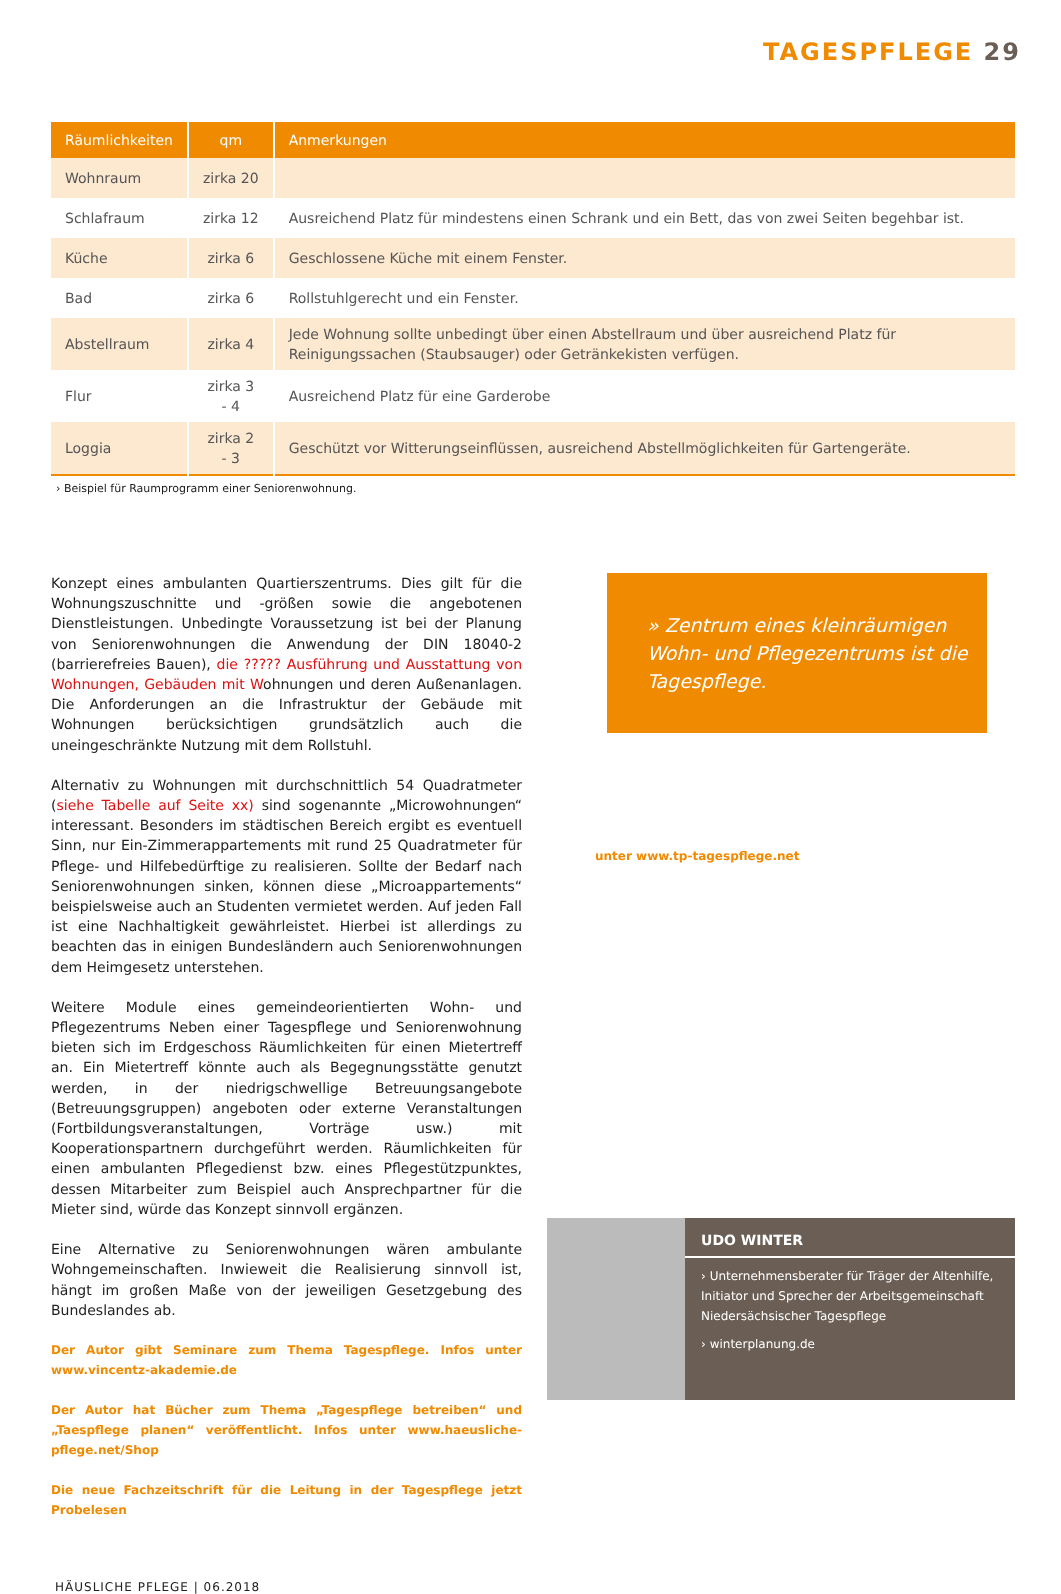TAGESPFLEGE 29
| Räumlichkeiten | qm | Anmerkungen |
| --- | --- | --- |
| Wohnraum | zirka 20 | |
| Schlafraum | zirka 12 | Ausreichend Platz für mindestens einen Schrank und ein Bett, das von zwei Seiten begehbar ist. |
| Küche | zirka 6 | Geschlossene Küche mit einem Fenster. |
| Bad | zirka 6 | Rollstuhlgerecht und ein Fenster. |
| Abstellraum | zirka 4 | Jede Wohnung sollte unbedingt über einen Abstellraum und über ausreichend Platz für Reinigungssachen (Staubsauger) oder Getränkekisten verfügen. |
| Flur | zirka 3 - 4 | Ausreichend Platz für eine Garderobe |
| Loggia | zirka 2 - 3 | Geschützt vor Witterungseinflüssen, ausreichend Abstellmöglichkeiten für Gartengeräte. |
› Beispiel für Raumprogramm einer Seniorenwohnung.
Konzept eines ambulanten Quartierszentrums. Dies gilt für die Wohnungszuschnitte und -größen sowie die angebotenen Dienstleistungen. Unbedingte Voraussetzung ist bei der Planung von Seniorenwohnungen die Anwendung der DIN 18040-2 (barrierefreies Bauen), die ????? Ausführung und Ausstattung von Wohnungen, Gebäuden mit Wohnungen und deren Außenanlagen. Die Anforderungen an die Infrastruktur der Gebäude mit Wohnungen berücksichtigen grundsätzlich auch die uneingeschränkte Nutzung mit dem Rollstuhl.
Alternativ zu Wohnungen mit durchschnittlich 54 Quadratmeter (siehe Tabelle auf Seite xx) sind sogenannte „Microwohnungen“ interessant. Besonders im städtischen Bereich ergibt es eventuell Sinn, nur Ein-Zimmerappartements mit rund 25 Quadratmeter für Pflege- und Hilfebedürftige zu realisieren. Sollte der Bedarf nach Seniorenwohnungen sinken, können diese „Microappartements“ beispielsweise auch an Studenten vermietet werden. Auf jeden Fall ist eine Nachhaltigkeit gewährleistet. Hierbei ist allerdings zu beachten das in einigen Bundesländern auch Seniorenwohnungen dem Heimgesetz unterstehen.
Weitere Module eines gemeindeorientierten Wohn- und Pflegezentrums Neben einer Tagespflege und Seniorenwohnung bieten sich im Erdgeschoss Räumlichkeiten für einen Mietertreff an. Ein Mietertreff könnte auch als Begegnungsstätte genutzt werden, in der niedrigschwellige Betreuungsangebote (Betreuungsgruppen) angeboten oder externe Veranstaltungen (Fortbildungsveranstaltungen, Vorträge usw.) mit Kooperationspartnern durchgeführt werden. Räumlichkeiten für einen ambulanten Pflegedienst bzw. eines Pflegestützpunktes, dessen Mitarbeiter zum Beispiel auch Ansprechpartner für die Mieter sind, würde das Konzept sinnvoll ergänzen.
Eine Alternative zu Seniorenwohnungen wären ambulante Wohngemeinschaften. Inwieweit die Realisierung sinnvoll ist, hängt im großen Maße von der jeweiligen Gesetzgebung des Bundeslandes ab.
Der Autor gibt Seminare zum Thema Tagespflege. Infos unter www.vincentz-akademie.de
Der Autor hat Bücher zum Thema „Tagespflege betreiben“ und „Taespflege planen“ veröffentlicht. Infos unter www.haeusliche-pflege.net/Shop
Die neue Fachzeitschrift für die Leitung in der Tagespflege jetzt Probelesen
» Zentrum eines kleinräumigen Wohn- und Pflegezentrums ist die Tagespflege.
unter www.tp-tagespflege.net
UDO WINTER
› Unternehmensberater für Träger der Altenhilfe, Initiator und Sprecher der Arbeitsgemeinschaft Niedersächsischer Tagespflege
› winterplanung.de
HÄUSLICHE PFLEGE | 06.2018